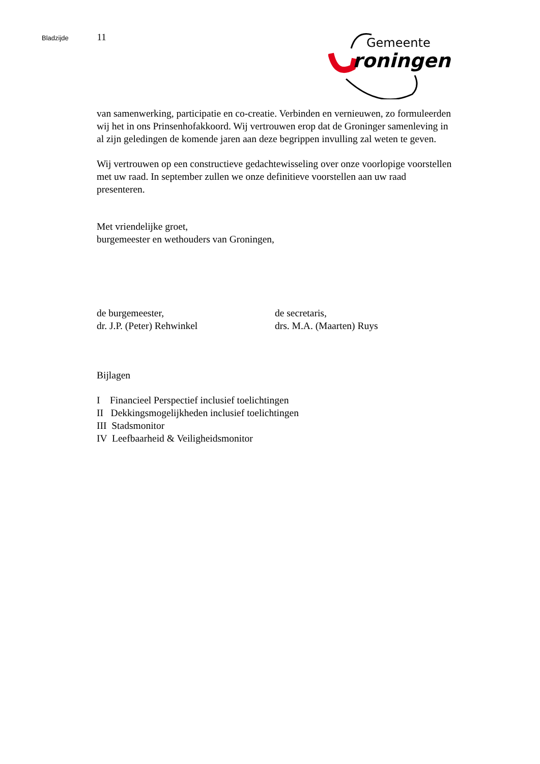Bladzijde 11
Gemeente
roningen
van samenwerking, participatie en co-creatie. Verbinden en vernieuwen, zo formuleerden wij het in ons Prinsenhofakkoord. Wij vertrouwen erop dat de Groninger samenleving in al zijn geledingen de komende jaren aan deze begrippen invulling zal weten te geven.
Wij vertrouwen op een constructieve gedachtewisseling over onze voorlopige voorstellen met uw raad. In september zullen we onze definitieve voorstellen aan uw raad presenteren.
Met vriendelijke groet,
burgemeester en wethouders van Groningen,
de burgemeester,
dr. J.P. (Peter) Rehwinkel
de secretaris,
drs. M.A. (Maarten) Ruys
Bijlagen
I Financieel Perspectief inclusief toelichtingen
II Dekkingsmogelijkheden inclusief toelichtingen
III Stadsmonitor
IV Leefbaarheid & Veiligheidsmonitor